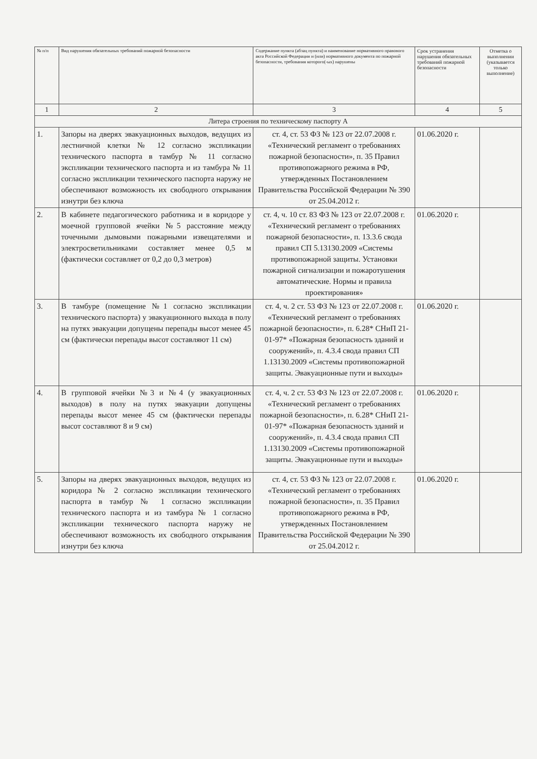| № п/п | Вид нарушения обязательных требований пожарной безопасности | Содержание пункта (абзац пункта) и наименование нормативного правового акта Российской Федерации и (или) нормативного документа по пожарной безопасности, требования которого(-ых) нарушены | Срок устранения нарушения обязательных требований пожарной безопасности | Отметка о выполнении (указывается только выполнение) |
| --- | --- | --- | --- | --- |
| 1 | 2 | 3 | 4 | 5 |
| Литера строения по техническому паспорту А | | | | |
| 1. | Запоры на дверях эвакуационных выходов, ведущих из лестничной клетки № 12 согласно экспликации технического паспорта в тамбур № 11 согласно экспликации технического паспорта и из тамбура № 11 согласно экспликации технического паспорта наружу не обеспечивают возможность их свободного открывания изнутри без ключа | ст. 4, ст. 53 ФЗ № 123 от 22.07.2008 г. «Технический регламент о требованиях пожарной безопасности», п. 35 Правил противопожарного режима в РФ, утвержденных Постановлением Правительства Российской Федерации № 390 от 25.04.2012 г. | 01.06.2020 г. | |
| 2. | В кабинете педагогического работника и в коридоре у моечной групповой ячейки №5 расстояние между точечными дымовыми пожарными извещателями и электросветильниками составляет менее 0,5 м (фактически составляет от 0,2 до 0,3 метров) | ст. 4, ч. 10 ст. 83 ФЗ № 123 от 22.07.2008 г. «Технический регламент о требованиях пожарной безопасности», п. 13.3.6 свода правил СП 5.13130.2009 «Системы противопожарной защиты. Установки пожарной сигнализации и пожаротушения автоматические. Нормы и правила проектирования» | 01.06.2020 г. | |
| 3. | В тамбуре (помещение №1 согласно экспликации технического паспорта) у эвакуационного выхода в полу на путях эвакуации допущены перепады высот менее 45 см (фактически перепады высот составляют 11 см) | ст. 4, ч. 2 ст. 53 ФЗ № 123 от 22.07.2008 г. «Технический регламент о требованиях пожарной безопасности», п. 6.28* СНиП 21-01-97* «Пожарная безопасность зданий и сооружений», п. 4.3.4 свода правил СП 1.13130.2009 «Системы противопожарной защиты. Эвакуационные пути и выходы» | 01.06.2020 г. | |
| 4. | В групповой ячейки №3 и №4 (у эвакуационных выходов) в полу на путях эвакуации допущены перепады высот менее 45 см (фактически перепады высот составляют 8 и 9 см) | ст. 4, ч. 2 ст. 53 ФЗ № 123 от 22.07.2008 г. «Технический регламент о требованиях пожарной безопасности», п. 6.28* СНиП 21-01-97* «Пожарная безопасность зданий и сооружений», п. 4.3.4 свода правил СП 1.13130.2009 «Системы противопожарной защиты. Эвакуационные пути и выходы» | 01.06.2020 г. | |
| 5. | Запоры на дверях эвакуационных выходов, ведущих из коридора № 2 согласно экспликации технического паспорта в тамбур № 1 согласно экспликации технического паспорта и из тамбура № 1 согласно экспликации технического паспорта наружу не обеспечивают возможность их свободного открывания изнутри без ключа | ст. 4, ст. 53 ФЗ № 123 от 22.07.2008 г. «Технический регламент о требованиях пожарной безопасности», п. 35 Правил противопожарного режима в РФ, утвержденных Постановлением Правительства Российской Федерации № 390 от 25.04.2012 г. | 01.06.2020 г. | |